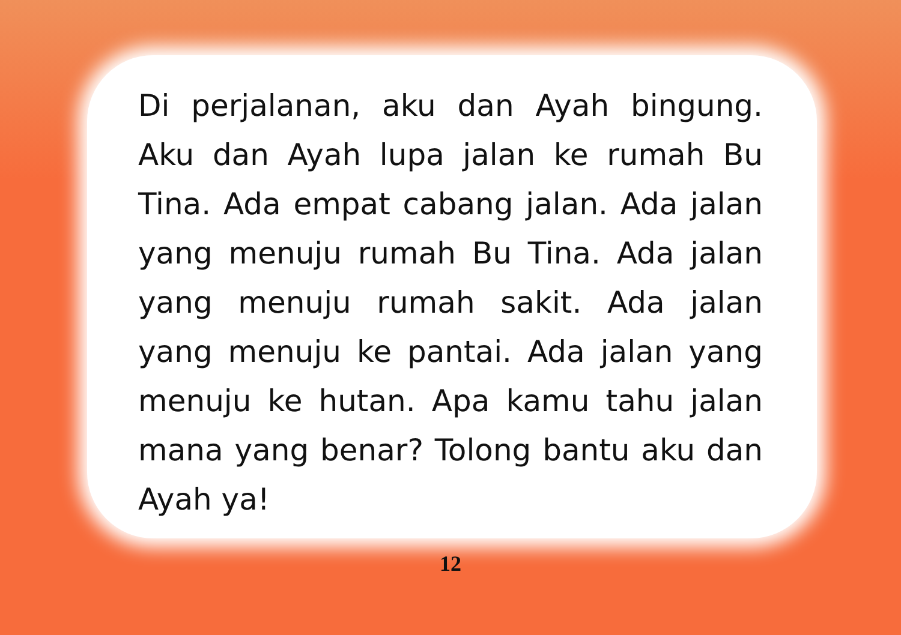Di perjalanan, aku dan Ayah bingung. Aku dan Ayah lupa jalan ke rumah Bu Tina. Ada empat cabang jalan. Ada jalan yang menuju rumah Bu Tina. Ada jalan yang menuju rumah sakit. Ada jalan yang menuju ke pantai. Ada jalan yang menuju ke hutan. Apa kamu tahu jalan mana yang benar? Tolong bantu aku dan Ayah ya!
12